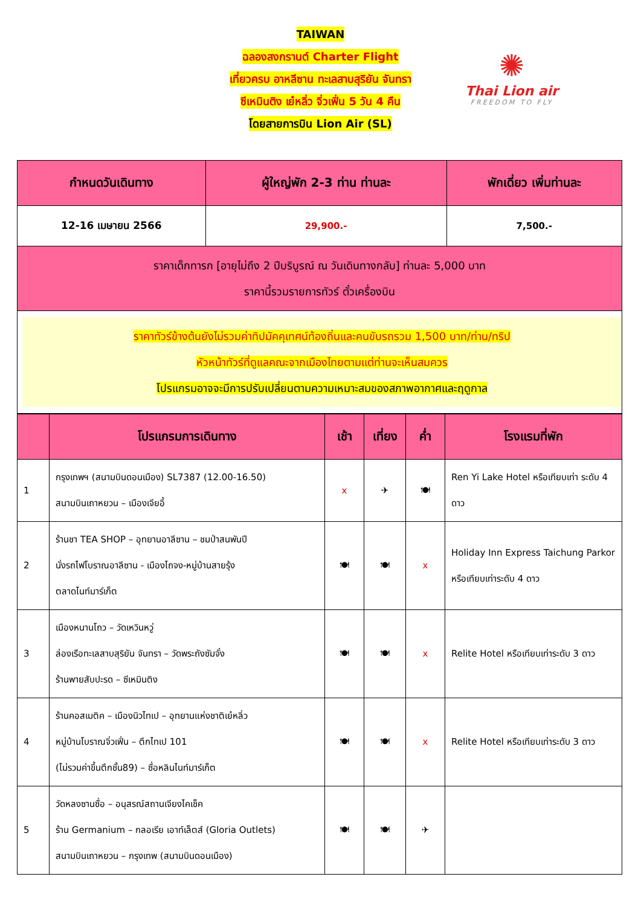TAIWAN
ฉลองสงกรานต์ Charter Flight
เที่ยวครบ อาหลีซาน ทะเลสาบสุริยัน จันทรา
ซีเหมินติง เย๋หลิ่ว จิ่วเฟิ่น 5 วัน 4 คืน
โดยสายการบิน Lion Air (SL)
✺
Thai Lion air
FREEDOM TO FLY
| กำหนดวันเดินทาง | ผู้ใหญ่พัก 2-3 ท่าน ท่านละ | พักเดี่ยว เพิ่มท่านละ |
| --- | --- | --- |
| 12-16 เมษายน 2566 | 29,900.- | 7,500.- |
| ราคาเด็กทารก [อายุไม่ถึง 2 ปีบริบูรณ์ ณ วันเดินทางกลับ] ท่านละ 5,000 บาท ราคานี้รวมรายการทัวร์ ตั๋วเครื่องบิน | | |
| ราคาทัวร์ข้างต้นยังไม่รวมค่าทิปมัคคุเทศน์ท้องถิ่นและคนขับรถรวม 1,500 บาท/ท่าน/ทริป หัวหน้าทัวร์ที่ดูแลคณะจากเมืองไทยตามแต่ท่านจะเห็นสมควร โปรแกรมอาจจะมีการปรับเปลี่ยนตามความเหมาะสมของสภาพอากาศและฤดูกาล | | |
| | โปรแกรมการเดินทาง | เช้า | เที่ยง | ค่ำ | โรงแรมที่พัก |
| --- | --- | --- | --- | --- | --- |
| 1 | กรุงเทพฯ (สนามบินดอนเมือง) SL7387 (12.00-16.50) สนามบินเถาหยวน – เมืองเจียอี้ | x | ✈ | 🍽 | Ren Yi Lake Hotel หรือเทียบเท่า ระดับ 4 ดาว |
| 2 | ร้านชา TEA SHOP – อุทยานอาลีซาน – ชมป่าสนพันปี นั่งรถไฟโบราณอาลีซาน - เมืองไถจง-หมู่บ้านสายรุ้ง ตลาดไนท์มาร์เก็ต | 🍽 | 🍽 | x | Holiday Inn Express Taichung Parkor หรือเทียบเท่าระดับ 4 ดาว |
| 3 | เมืองหนานโถว – วัดเหวินหวู่ ล่องเรือทะเลสาบสุริยัน จันทรา – วัดพระถังซัมจั๋ง ร้านพายสับปะรด – ซีเหมินติง | 🍽 | 🍽 | x | Relite Hotel หรือเทียบเท่าระดับ 3 ดาว |
| 4 | ร้านคอสเมติค – เมืองนิวไทเป – อุทยานแห่งชาติเย๋หลิ่ว หมู่บ้านโบราณจิ่วเฟิ่น – ตึกไทเป 101 (ไม่รวมค่าขึ้นตึกชั้น89) – ซื่อหลินไนท์มาร์เก็ต | 🍽 | 🍽 | x | Relite Hotel หรือเทียบเท่าระดับ 3 ดาว |
| 5 | วัดหลงซานซื่อ – อนุสรณ์สถานเจียงไคเช็ค ร้าน Germanium – กลอเรีย เอาท์เล็ตส์ (Gloria Outlets) สนามบินเถาหยวน – กรุงเทพ (สนามบินดอนเมือง) | 🍽 | 🍽 | ✈ | |